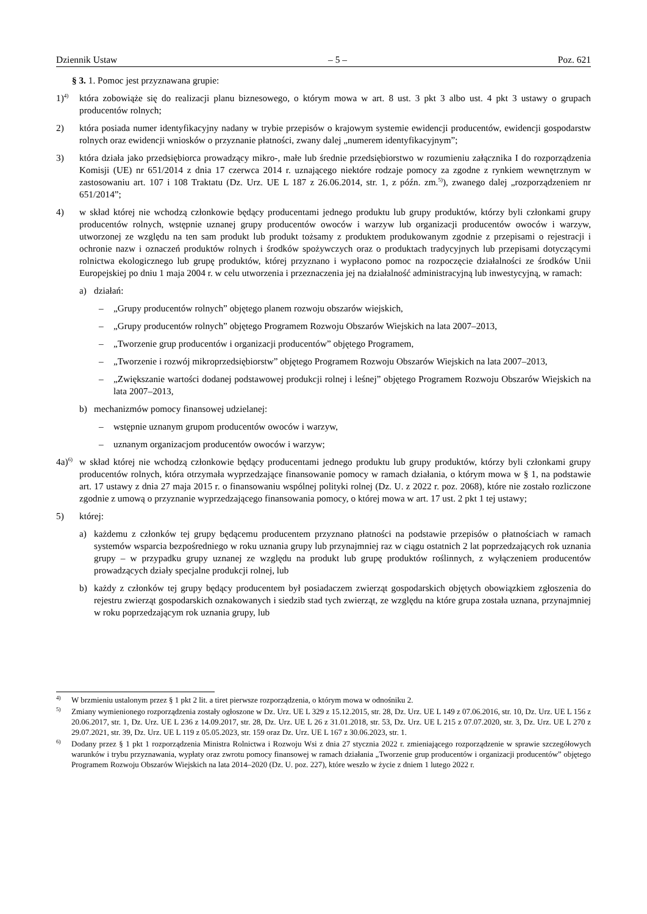Dziennik Ustaw – 5 – Poz. 621
§ 3. 1. Pomoc jest przyznawana grupie:
1)<sup>4)</sup>
która zobowiąże się do realizacji planu biznesowego, o którym mowa w art. 8 ust. 3 pkt 3 albo ust. 4 pkt 3 ustawy o grupach producentów rolnych;
2) która posiada numer identyfikacyjny nadany w trybie przepisów o krajowym systemie ewidencji producentów, ewidencji gospodarstw rolnych oraz ewidencji wniosków o przyznanie płatności, zwany dalej „numerem identyfikacyjnym”;
3) która działa jako przedsiębiorca prowadzący mikro-, małe lub średnie przedsiębiorstwo w rozumieniu załącznika I do rozporządzenia Komisji (UE) nr 651/2014 z dnia 17 czerwca 2014 r. uznającego niektóre rodzaje pomocy za zgodne z rynkiem wewnętrznym w zastosowaniu art. 107 i 108 Traktatu (Dz. Urz. UE L 187 z 26.06.2014, str. 1, z późn. zm.<sup>5)</sup>), zwanego dalej „rozporządzeniem nr 651/2014”;
4) w skład której nie wchodzą członkowie będący producentami jednego produktu lub grupy produktów, którzy byli członkami grupy producentów rolnych, wstępnie uznanej grupy producentów owoców i warzyw lub organizacji producentów owoców i warzyw, utworzonej ze względu na ten sam produkt lub produkt tożsamy z produktem produkowanym zgodnie z przepisami o rejestracji i ochronie nazw i oznaczeń produktów rolnych i środków spożywczych oraz o produktach tradycyjnych lub przepisami dotyczącymi rolnictwa ekologicznego lub grupę produktów, której przyznano i wypłacono pomoc na rozpoczęcie działalności ze środków Unii Europejskiej po dniu 1 maja 2004 r. w celu utworzenia i przeznaczenia jej na działalność administracyjną lub inwestycyjną, w ramach:
a) działań:
– „Grupy producentów rolnych” objętego planem rozwoju obszarów wiejskich,
– „Grupy producentów rolnych” objętego Programem Rozwoju Obszarów Wiejskich na lata 2007–2013,
– „Tworzenie grup producentów i organizacji producentów” objętego Programem,
– „Tworzenie i rozwój mikroprzedsiębiorstw” objętego Programem Rozwoju Obszarów Wiejskich na lata 2007–2013,
– „Zwiększanie wartości dodanej podstawowej produkcji rolnej i leśnej” objętego Programem Rozwoju Obszarów Wiejskich na lata 2007–2013,
b) mechanizmów pomocy finansowej udzielanej:
– wstępnie uznanym grupom producentów owoców i warzyw,
– uznanym organizacjom producentów owoców i warzyw;
4a)<sup>6)</sup>
w skład której nie wchodzą członkowie będący producentami jednego produktu lub grupy produktów, którzy byli członkami grupy producentów rolnych, która otrzymała wyprzedzające finansowanie pomocy w ramach działania, o którym mowa w § 1, na podstawie art. 17 ustawy z dnia 27 maja 2015 r. o finansowaniu wspólnej polityki rolnej (Dz. U. z 2022 r. poz. 2068), które nie zostało rozliczone zgodnie z umową o przyznanie wyprzedzającego finansowania pomocy, o której mowa w art. 17 ust. 2 pkt 1 tej ustawy;
5) której:
a) każdemu z członków tej grupy będącemu producentem przyznano płatności na podstawie przepisów o płatnościach w ramach systemów wsparcia bezpośredniego w roku uznania grupy lub przynajmniej raz w ciągu ostatnich 2 lat poprzedzających rok uznania grupy – w przypadku grupy uznanej ze względu na produkt lub grupę produktów roślinnych, z wyłączeniem producentów prowadzących działy specjalne produkcji rolnej, lub
b) każdy z członków tej grupy będący producentem był posiadaczem zwierząt gospodarskich objętych obowiązkiem zgłoszenia do rejestru zwierząt gospodarskich oznakowanych i siedzib stad tych zwierząt, ze względu na które grupa została uznana, przynajmniej w roku poprzedzającym rok uznania grupy, lub
<sup>4)</sup>
W brzmieniu ustalonym przez § 1 pkt 2 lit. a tiret pierwsze rozporządzenia, o którym mowa w odnośniku 2.
<sup>5)</sup>
Zmiany wymienionego rozporządzenia zostały ogłoszone w Dz. Urz. UE L 329 z 15.12.2015, str. 28, Dz. Urz. UE L 149 z 07.06.2016, str. 10, Dz. Urz. UE L 156 z 20.06.2017, str. 1, Dz. Urz. UE L 236 z 14.09.2017, str. 28, Dz. Urz. UE L 26 z 31.01.2018, str. 53, Dz. Urz. UE L 215 z 07.07.2020, str. 3, Dz. Urz. UE L 270 z 29.07.2021, str. 39, Dz. Urz. UE L 119 z 05.05.2023, str. 159 oraz Dz. Urz. UE L 167 z 30.06.2023, str. 1.
<sup>6)</sup>
Dodany przez § 1 pkt 1 rozporządzenia Ministra Rolnictwa i Rozwoju Wsi z dnia 27 stycznia 2022 r. zmieniającego rozporządzenie w sprawie szczegółowych warunków i trybu przyznawania, wypłaty oraz zwrotu pomocy finansowej w ramach działania „Tworzenie grup producentów i organizacji producentów” objętego Programem Rozwoju Obszarów Wiejskich na lata 2014–2020 (Dz. U. poz. 227), które weszło w życie z dniem 1 lutego 2022 r.